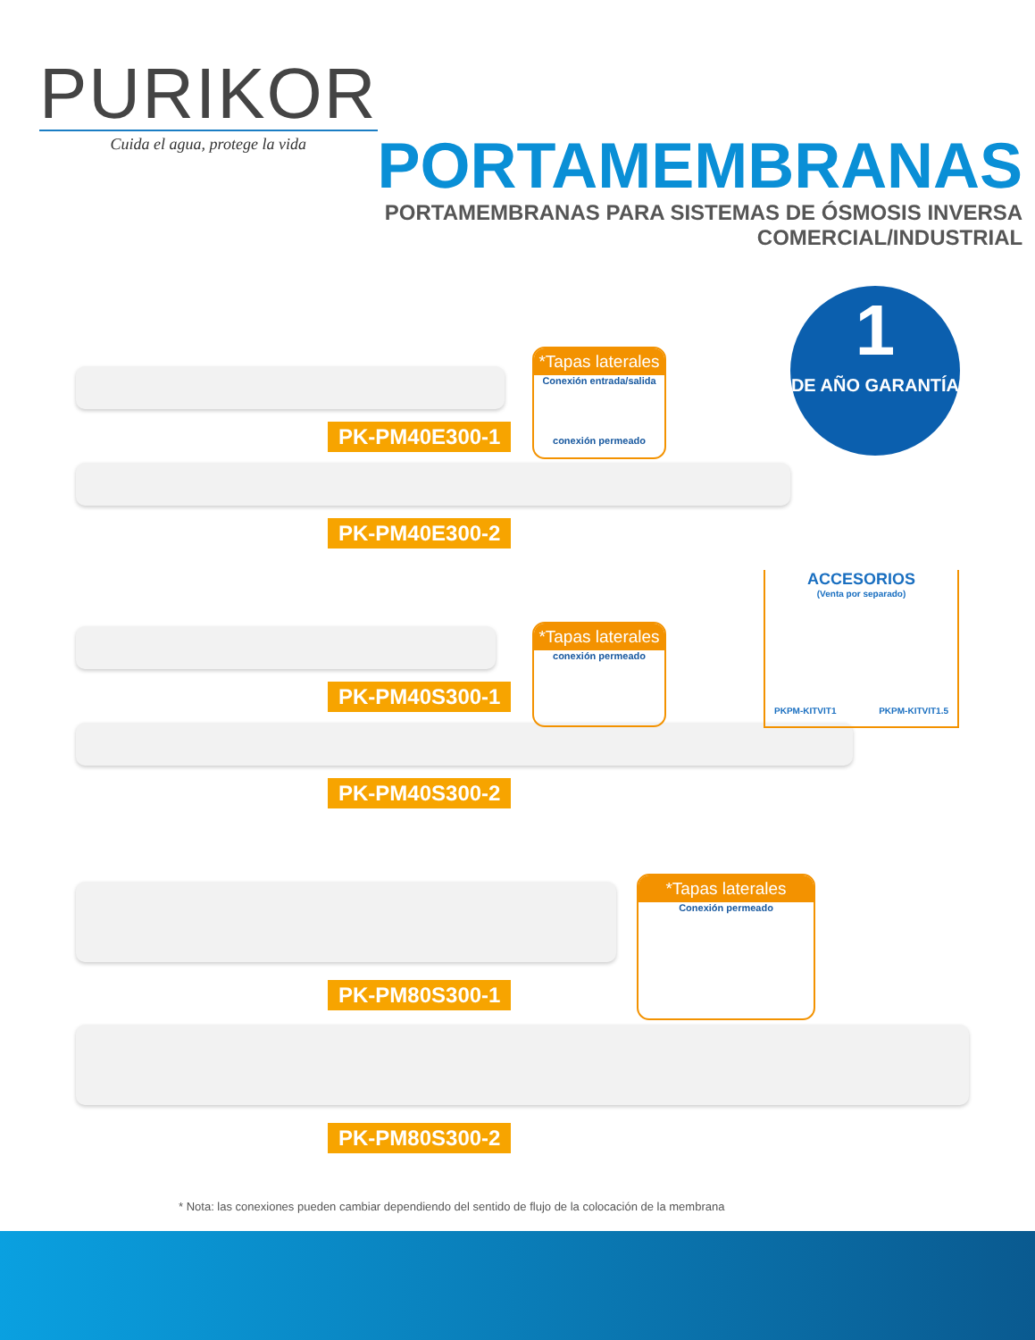PURIKOR
Cuida el agua, protege la vida
PORTAMEMBRANAS
PORTAMEMBRANAS PARA SISTEMAS DE ÓSMOSIS INVERSA
COMERCIAL/INDUSTRIAL
1
DE AÑO GARANTÍA
PK-PM40E300-1
PK-PM40E300-2
PK-PM40S300-1
PK-PM40S300-2
PK-PM80S300-1
PK-PM80S300-2
*Tapas laterales
Conexión entrada/salida
conexión permeado
*Tapas laterales
conexión permeado
*Tapas laterales
Conexión permeado
ACCESORIOS
(Venta por separado)
PKPM-KITVIT1 PKPM-KITVIT1.5
* Nota: las conexiones pueden cambiar dependiendo del sentido de flujo de la colocación de la membrana